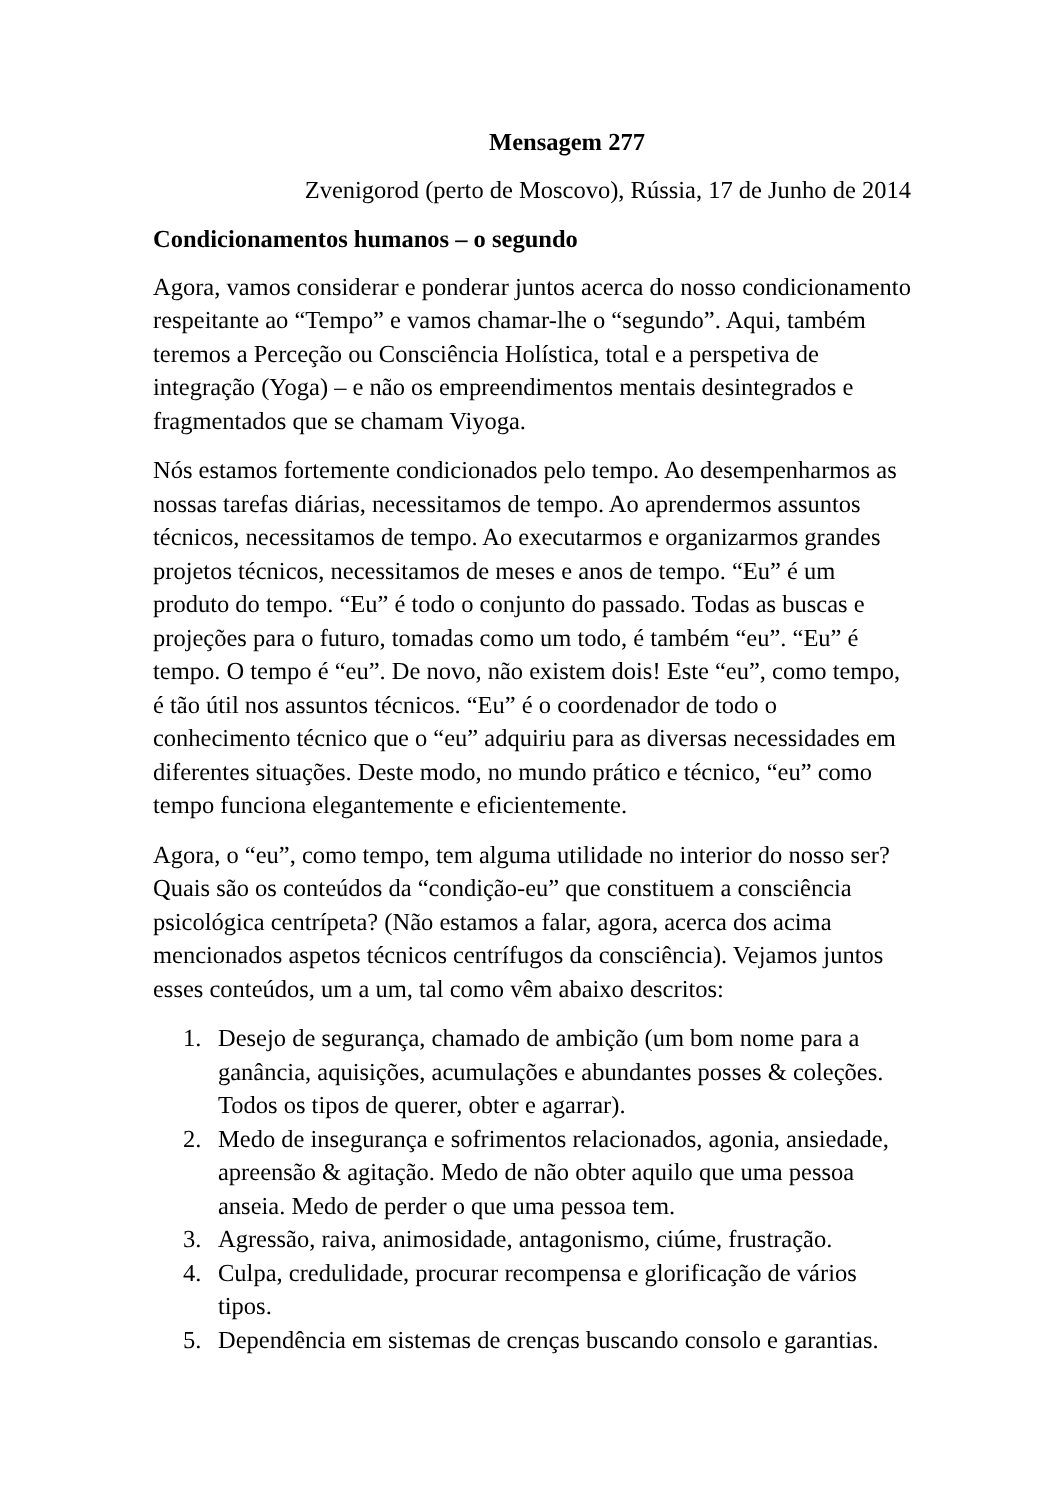Mensagem 277
Zvenigorod (perto de Moscovo), Rússia, 17 de Junho de 2014
Condicionamentos humanos – o segundo
Agora, vamos considerar e ponderar juntos acerca do nosso condicionamento respeitante ao “Tempo” e vamos chamar-lhe o “segundo”. Aqui, também teremos a Perceção ou Consciência Holística, total e a perspetiva de integração (Yoga) – e não os empreendimentos mentais desintegrados e fragmentados que se chamam Viyoga.
Nós estamos fortemente condicionados pelo tempo. Ao desempenharmos as nossas tarefas diárias, necessitamos de tempo. Ao aprendermos assuntos técnicos, necessitamos de tempo. Ao executarmos e organizarmos grandes projetos técnicos, necessitamos de meses e anos de tempo. “Eu” é um produto do tempo. “Eu” é todo o conjunto do passado. Todas as buscas e projeções para o futuro, tomadas como um todo, é também “eu”. “Eu” é tempo. O tempo é “eu”. De novo, não existem dois! Este “eu”, como tempo, é tão útil nos assuntos técnicos. “Eu” é o coordenador de todo o conhecimento técnico que o “eu” adquiriu para as diversas necessidades em diferentes situações. Deste modo, no mundo prático e técnico, “eu” como tempo funciona elegantemente e eficientemente.
Agora, o “eu”, como tempo, tem alguma utilidade no interior do nosso ser? Quais são os conteúdos da “condição-eu” que constituem a consciência psicológica centrípeta? (Não estamos a falar, agora, acerca dos acima mencionados aspetos técnicos centrífugos da consciência). Vejamos juntos esses conteúdos, um a um, tal como vêm abaixo descritos:
1. Desejo de segurança, chamado de ambição (um bom nome para a ganância, aquisições, acumulações e abundantes posses & coleções. Todos os tipos de querer, obter e agarrar).
2. Medo de insegurança e sofrimentos relacionados, agonia, ansiedade, apreensão & agitação. Medo de não obter aquilo que uma pessoa anseia. Medo de perder o que uma pessoa tem.
3. Agressão, raiva, animosidade, antagonismo, ciúme, frustração.
4. Culpa, credulidade, procurar recompensa e glorificação de vários tipos.
5. Dependência em sistemas de crenças buscando consolo e garantias.